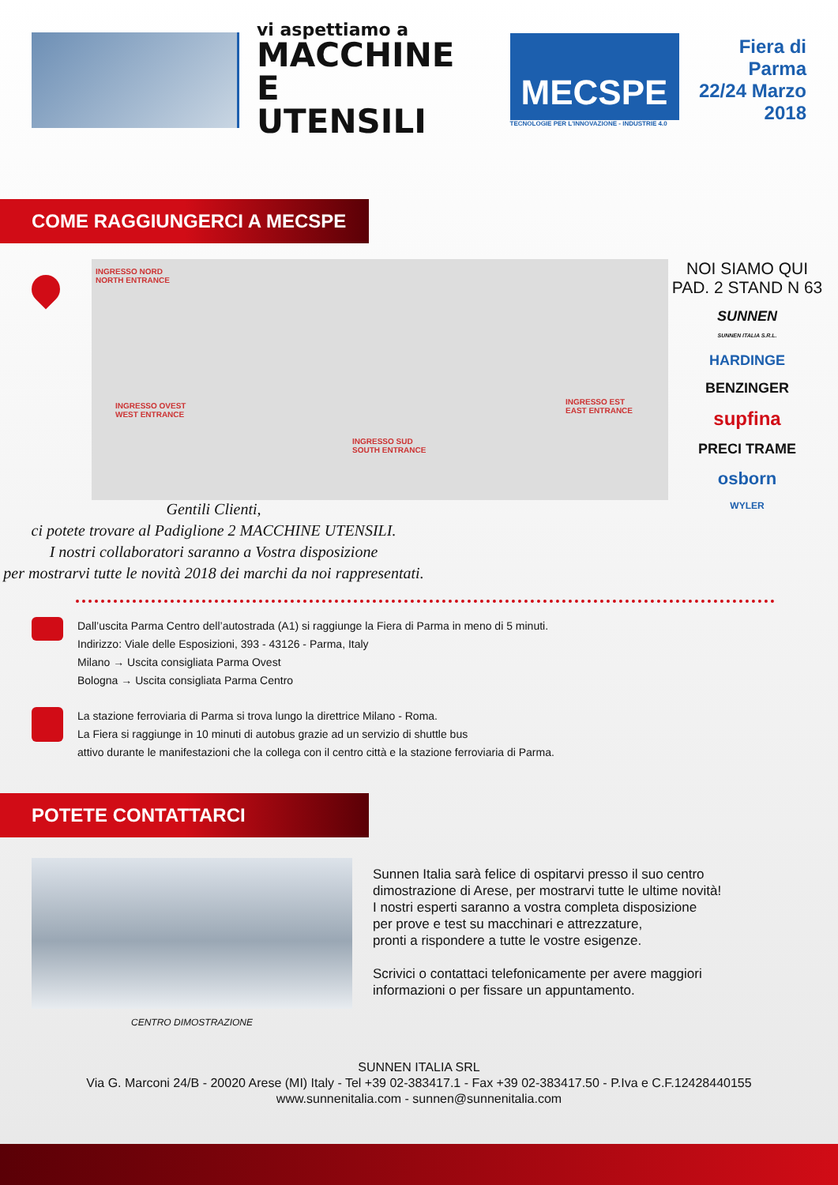vi aspettiamo a
MACCHINE
E UTENSILI
MECSPE
TECNOLOGIE PER L'INNOVAZIONE - INDUSTRIE 4.0
Fiera di Parma
22/24 Marzo 2018
COME RAGGIUNGERCI A MECSPE
INGRESSO NORD
NORTH ENTRANCE
INGRESSO OVEST
WEST ENTRANCE
INGRESSO SUD
SOUTH ENTRANCE
INGRESSO EST
EAST ENTRANCE
NOI SIAMO QUI
PAD. 2 STAND N 63
SUNNEN
SUNNEN ITALIA S.R.L.
HARDINGE
BENZINGER
supfina
PRECI TRAME
osborn
WYLER
Gentili Clienti,
ci potete trovare al Padiglione 2 MACCHINE UTENSILI.
I nostri collaboratori saranno a Vostra disposizione
per mostrarvi tutte le novità 2018 dei marchi da noi rappresentati.
Dall’uscita Parma Centro dell’autostrada (A1) si raggiunge la Fiera di Parma in meno di 5 minuti.
Indirizzo: Viale delle Esposizioni, 393 - 43126 - Parma, Italy
Milano → Uscita consigliata Parma Ovest
Bologna → Uscita consigliata Parma Centro
La stazione ferroviaria di Parma si trova lungo la direttrice Milano - Roma.
La Fiera si raggiunge in 10 minuti di autobus grazie ad un servizio di shuttle bus
attivo durante le manifestazioni che la collega con il centro città e la stazione ferroviaria di Parma.
POTETE CONTATTARCI
CENTRO DIMOSTRAZIONE
Sunnen Italia sarà felice di ospitarvi presso il suo centro
dimostrazione di Arese, per mostrarvi tutte le ultime novità!
I nostri esperti saranno a vostra completa disposizione
per prove e test su macchinari e attrezzature,
pronti a rispondere a tutte le vostre esigenze.
Scrivici o contattaci telefonicamente per avere maggiori
informazioni o per fissare un appuntamento.
SUNNEN ITALIA SRL
Via G. Marconi 24/B - 20020 Arese (MI) Italy - Tel +39 02-383417.1 - Fax +39 02-383417.50 - P.Iva e C.F.12428440155
www.sunnenitalia.com - sunnen@sunnenitalia.com